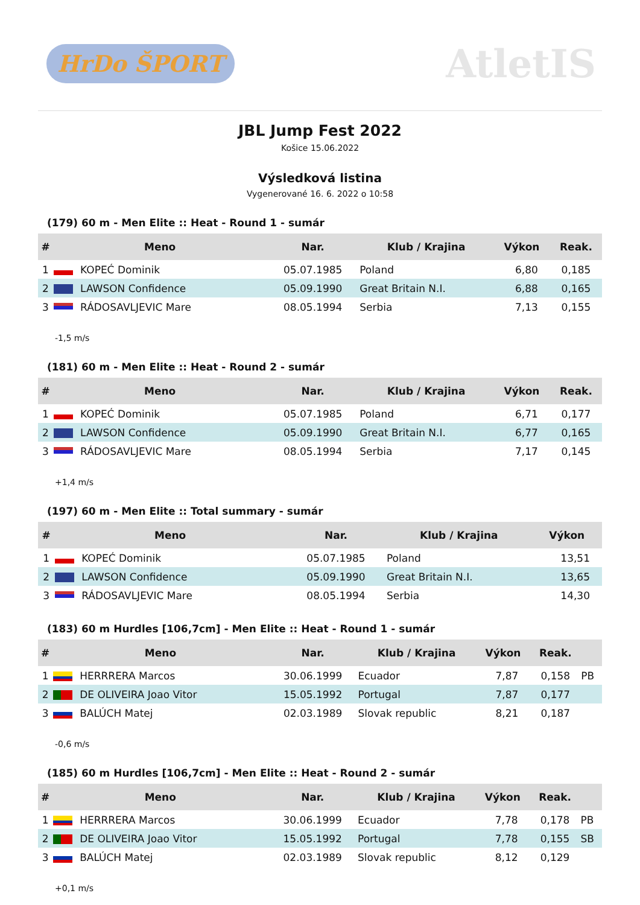HrDo ŠPORT
AtletIS
JBL Jump Fest 2022
Košice 15.06.2022
Výsledková listina
Vygenerované 16. 6. 2022 o 10:58
(179) 60 m - Men Elite :: Heat - Round 1 - sumár
| # | Meno | Nar. | Klub / Krajina | Výkon | Reak. |
| --- | --- | --- | --- | --- | --- |
| 1 | KOPEĆ Dominik | 05.07.1985 | Poland | 6,80 | 0,185 |
| 2 | LAWSON Confidence | 05.09.1990 | Great Britain N.I. | 6,88 | 0,165 |
| 3 | RÁDOSAVLJEVIC Mare | 08.05.1994 | Serbia | 7,13 | 0,155 |
-1,5 m/s
(181) 60 m - Men Elite :: Heat - Round 2 - sumár
| # | Meno | Nar. | Klub / Krajina | Výkon | Reak. |
| --- | --- | --- | --- | --- | --- |
| 1 | KOPEĆ Dominik | 05.07.1985 | Poland | 6,71 | 0,177 |
| 2 | LAWSON Confidence | 05.09.1990 | Great Britain N.I. | 6,77 | 0,165 |
| 3 | RÁDOSAVLJEVIC Mare | 08.05.1994 | Serbia | 7,17 | 0,145 |
+1,4 m/s
(197) 60 m - Men Elite :: Total summary - sumár
| # | Meno | Nar. | Klub / Krajina | Výkon |
| --- | --- | --- | --- | --- |
| 1 | KOPEĆ Dominik | 05.07.1985 | Poland | 13,51 |
| 2 | LAWSON Confidence | 05.09.1990 | Great Britain N.I. | 13,65 |
| 3 | RÁDOSAVLJEVIC Mare | 08.05.1994 | Serbia | 14,30 |
(183) 60 m Hurdles [106,7cm] - Men Elite :: Heat - Round 1 - sumár
| # | Meno | Nar. | Klub / Krajina | Výkon | Reak. | |
| --- | --- | --- | --- | --- | --- | --- |
| 1 | HERRRERA Marcos | 30.06.1999 | Ecuador | 7,87 | 0,158 | PB |
| 2 | DE OLIVEIRA Joao Vitor | 15.05.1992 | Portugal | 7,87 | 0,177 | |
| 3 | BALÚCH Matej | 02.03.1989 | Slovak republic | 8,21 | 0,187 | |
-0,6 m/s
(185) 60 m Hurdles [106,7cm] - Men Elite :: Heat - Round 2 - sumár
| # | Meno | Nar. | Klub / Krajina | Výkon | Reak. | |
| --- | --- | --- | --- | --- | --- | --- |
| 1 | HERRRERA Marcos | 30.06.1999 | Ecuador | 7,78 | 0,178 | PB |
| 2 | DE OLIVEIRA Joao Vitor | 15.05.1992 | Portugal | 7,78 | 0,155 | SB |
| 3 | BALÚCH Matej | 02.03.1989 | Slovak republic | 8,12 | 0,129 | |
+0,1 m/s